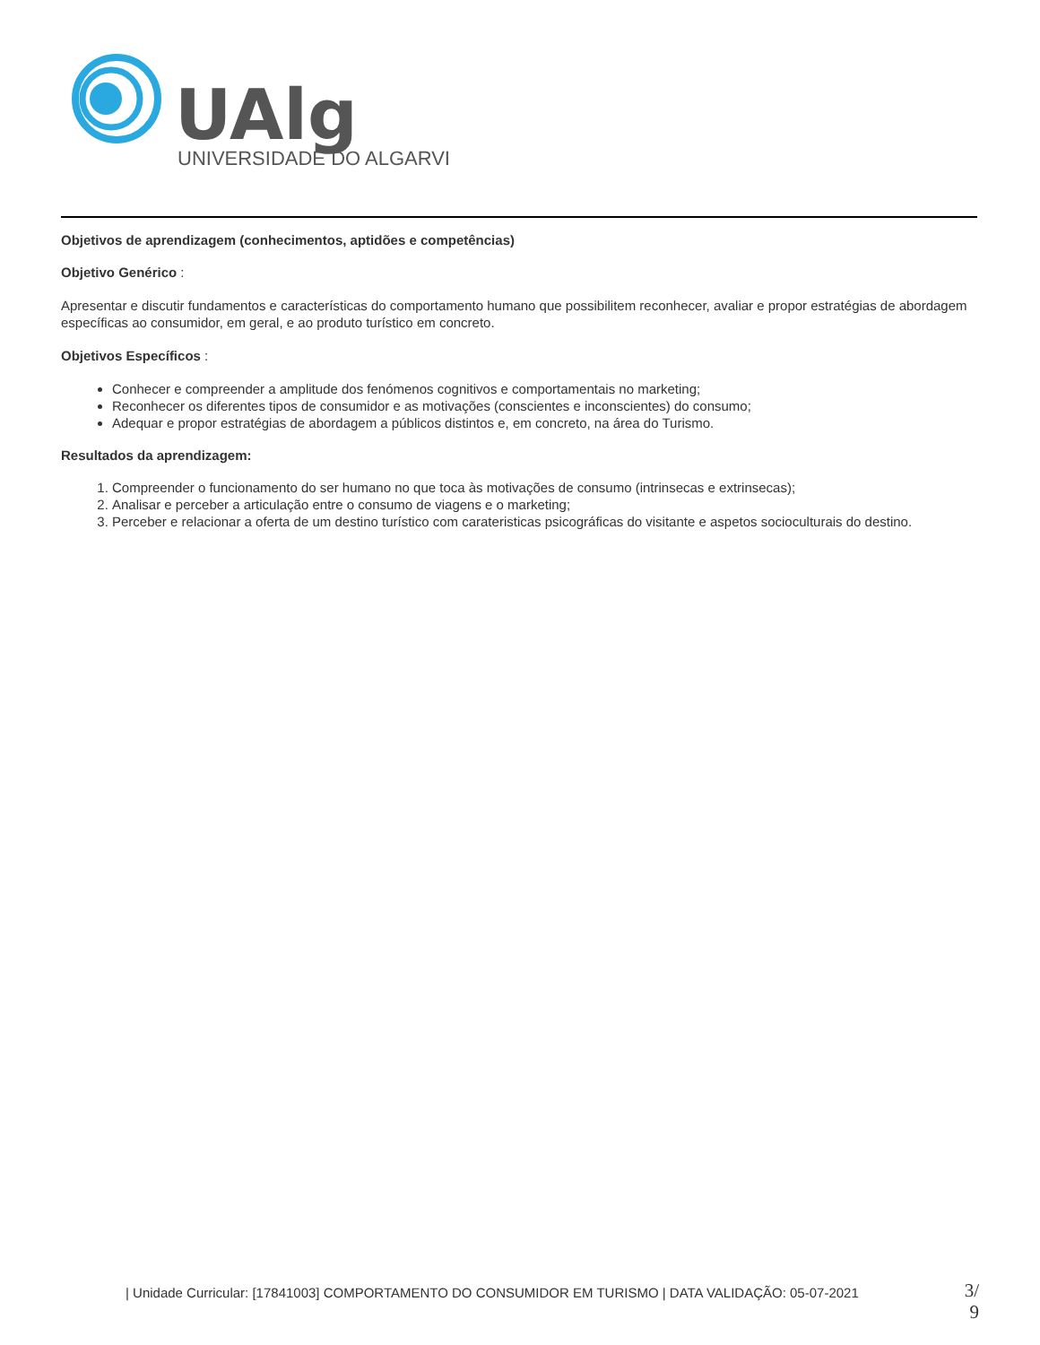UAlg
UNIVERSIDADE DO ALGARVE
Objetivos de aprendizagem (conhecimentos, aptidões e competências)
Objetivo Genérico :
Apresentar e discutir fundamentos e características do comportamento humano que possibilitem reconhecer, avaliar e propor estratégias de abordagem específicas ao consumidor, em geral, e ao produto turístico em concreto.
Objetivos Específicos :
Conhecer e compreender a amplitude dos fenómenos cognitivos e comportamentais no marketing;
Reconhecer os diferentes tipos de consumidor e as motivações (conscientes e inconscientes) do consumo;
Adequar e propor estratégias de abordagem a públicos distintos e, em concreto, na área do Turismo.
Resultados da aprendizagem:
1. Compreender o funcionamento do ser humano no que toca às motivações de consumo (intrinsecas e extrinsecas);
2. Analisar e perceber a articulação entre o consumo de viagens e o marketing;
3. Perceber e relacionar a oferta de um destino turístico com carateristicas psicográficas do visitante e aspetos socioculturais do destino.
| Unidade Curricular: [17841003] COMPORTAMENTO DO CONSUMIDOR EM TURISMO | DATA VALIDAÇÃO: 05-07-2021
3/
9